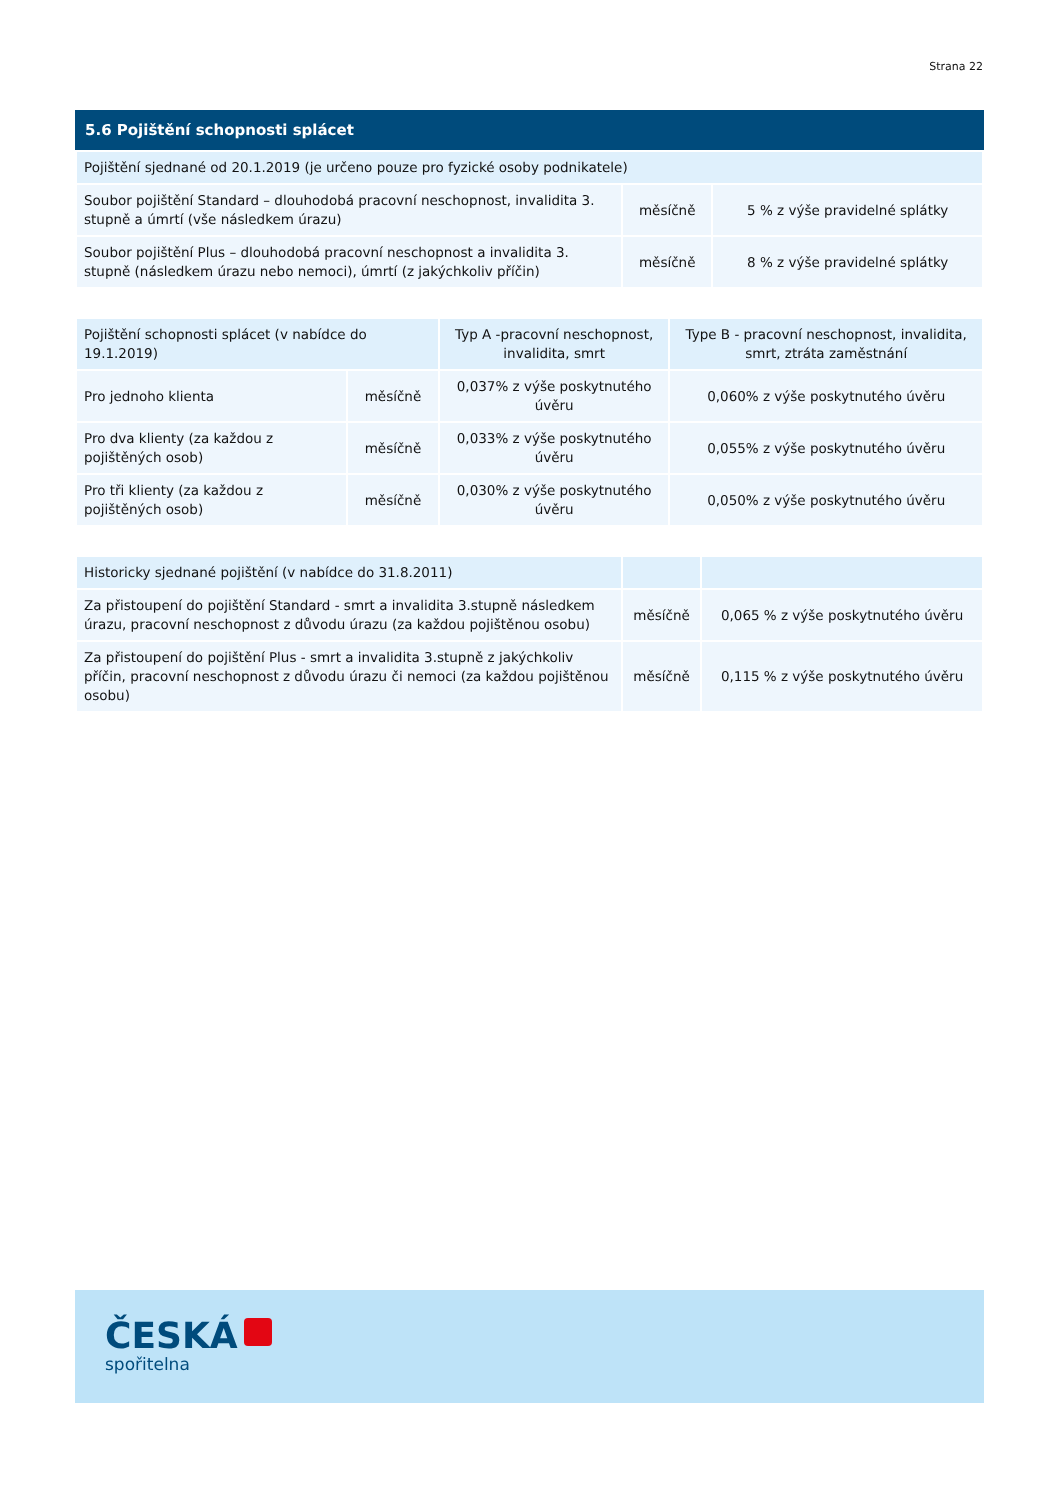Strana 22
5.6 Pojištění schopnosti splácet
| Pojištění sjednané od 20.1.2019 (je určeno pouze pro fyzické osoby podnikatele) | | |
| Soubor pojištění Standard – dlouhodobá pracovní neschopnost, invalidita 3. stupně a úmrtí (vše následkem úrazu) | měsíčně | 5 % z výše pravidelné splátky |
| Soubor pojištění Plus – dlouhodobá pracovní neschopnost a invalidita 3. stupně (následkem úrazu nebo nemoci), úmrtí (z jakýchkoliv příčin) | měsíčně | 8 % z výše pravidelné splátky |
| Pojištění schopnosti splácet (v nabídce do 19.1.2019) | | Typ A -pracovní neschopnost, invalidita, smrt | Type B - pracovní neschopnost, invalidita, smrt, ztráta zaměstnání |
| --- | --- | --- | --- |
| Pro jednoho klienta | měsíčně | 0,037% z výše poskytnutého úvěru | 0,060% z výše poskytnutého úvěru |
| Pro dva klienty (za každou z pojištěných osob) | měsíčně | 0,033% z výše poskytnutého úvěru | 0,055% z výše poskytnutého úvěru |
| Pro tři klienty (za každou z pojištěných osob) | měsíčně | 0,030% z výše poskytnutého úvěru | 0,050% z výše poskytnutého úvěru |
| Historicky sjednané pojištění (v nabídce do 31.8.2011) | | |
| Za přistoupení do pojištění Standard - smrt a invalidita 3.stupně následkem úrazu, pracovní neschopnost z důvodu úrazu (za každou pojištěnou osobu) | měsíčně | 0,065 % z výše poskytnutého úvěru |
| Za přistoupení do pojištění Plus - smrt a invalidita 3.stupně z jakýchkoliv příčin, pracovní neschopnost z důvodu úrazu či nemoci (za každou pojištěnou osobu) | měsíčně | 0,115 % z výše poskytnutého úvěru |
ČESKÁ
spořitelna